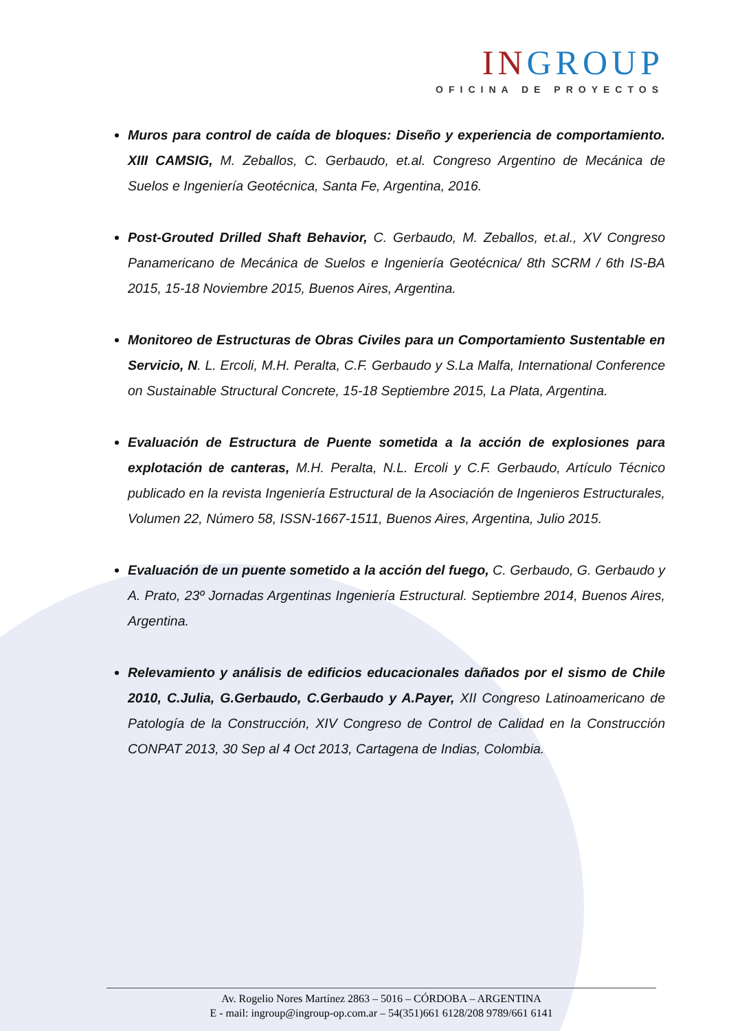INGROUP
OFICINA DE PROYECTOS
Muros para control de caída de bloques: Diseño y experiencia de comportamiento. XIII CAMSIG, M. Zeballos, C. Gerbaudo, et.al. Congreso Argentino de Mecánica de Suelos e Ingeniería Geotécnica, Santa Fe, Argentina, 2016.
Post-Grouted Drilled Shaft Behavior, C. Gerbaudo, M. Zeballos, et.al., XV Congreso Panamericano de Mecánica de Suelos e Ingeniería Geotécnica/ 8th SCRM / 6th IS-BA 2015, 15-18 Noviembre 2015, Buenos Aires, Argentina.
Monitoreo de Estructuras de Obras Civiles para un Comportamiento Sustentable en Servicio, N. L. Ercoli, M.H. Peralta, C.F. Gerbaudo y S.La Malfa, International Conference on Sustainable Structural Concrete, 15-18 Septiembre 2015, La Plata, Argentina.
Evaluación de Estructura de Puente sometida a la acción de explosiones para explotación de canteras, M.H. Peralta, N.L. Ercoli y C.F. Gerbaudo, Artículo Técnico publicado en la revista Ingeniería Estructural de la Asociación de Ingenieros Estructurales, Volumen 22, Número 58, ISSN-1667-1511, Buenos Aires, Argentina, Julio 2015.
Evaluación de un puente sometido a la acción del fuego, C. Gerbaudo, G. Gerbaudo y A. Prato, 23º Jornadas Argentinas Ingeniería Estructural. Septiembre 2014, Buenos Aires, Argentina.
Relevamiento y análisis de edificios educacionales dañados por el sismo de Chile 2010, C.Julia, G.Gerbaudo, C.Gerbaudo y A.Payer, XII Congreso Latinoamericano de Patología de la Construcción, XIV Congreso de Control de Calidad en la Construcción CONPAT 2013, 30 Sep al 4 Oct 2013, Cartagena de Indias, Colombia.
Av. Rogelio Nores Martínez 2863 – 5016 – CÓRDOBA – ARGENTINA
E - mail: ingroup@ingroup-op.com.ar – 54(351)661 6128/208 9789/661 6141